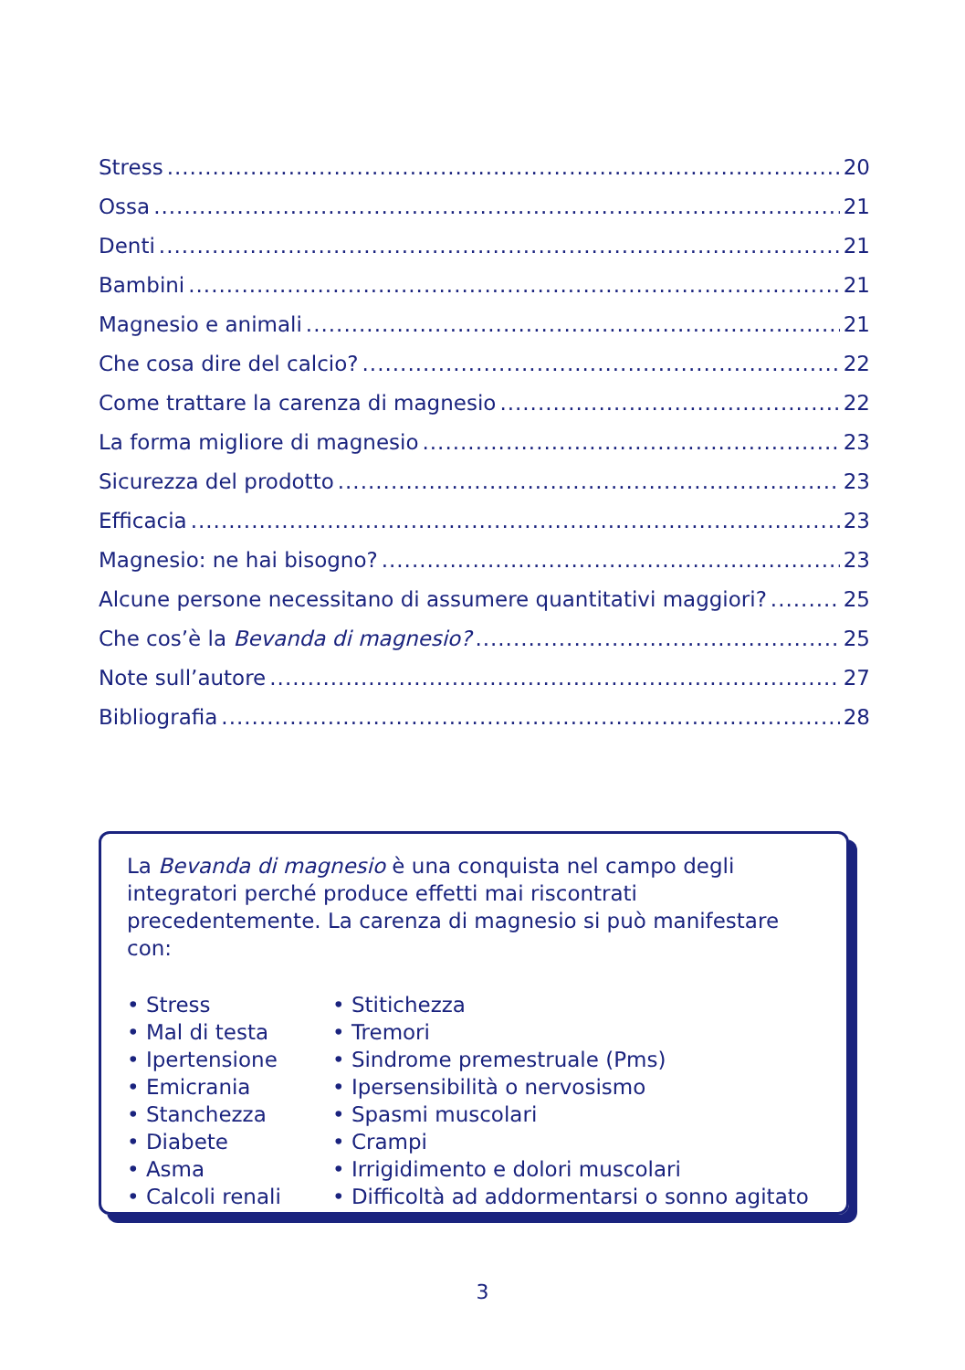Stress 20
Ossa 21
Denti 21
Bambini 21
Magnesio e animali 21
Che cosa dire del calcio? 22
Come trattare la carenza di magnesio 22
La forma migliore di magnesio 23
Sicurezza del prodotto 23
Efficacia 23
Magnesio: ne hai bisogno? 23
Alcune persone necessitano di assumere quantitativi maggiori? 25
Che cos’è la Bevanda di magnesio? 25
Note sull’autore 27
Bibliografia 28
La Bevanda di magnesio è una conquista nel campo degli integratori perché produce effetti mai riscontrati precedentemente. La carenza di magnesio si può manifestare con:
• Stress
• Mal di testa
• Ipertensione
• Emicrania
• Stanchezza
• Diabete
• Asma
• Calcoli renali
• Stitichezza
• Tremori
• Sindrome premestruale (Pms)
• Ipersensibilità o nervosismo
• Spasmi muscolari
• Crampi
• Irrigidimento e dolori muscolari
• Difficoltà ad addormentarsi o sonno agitato
3